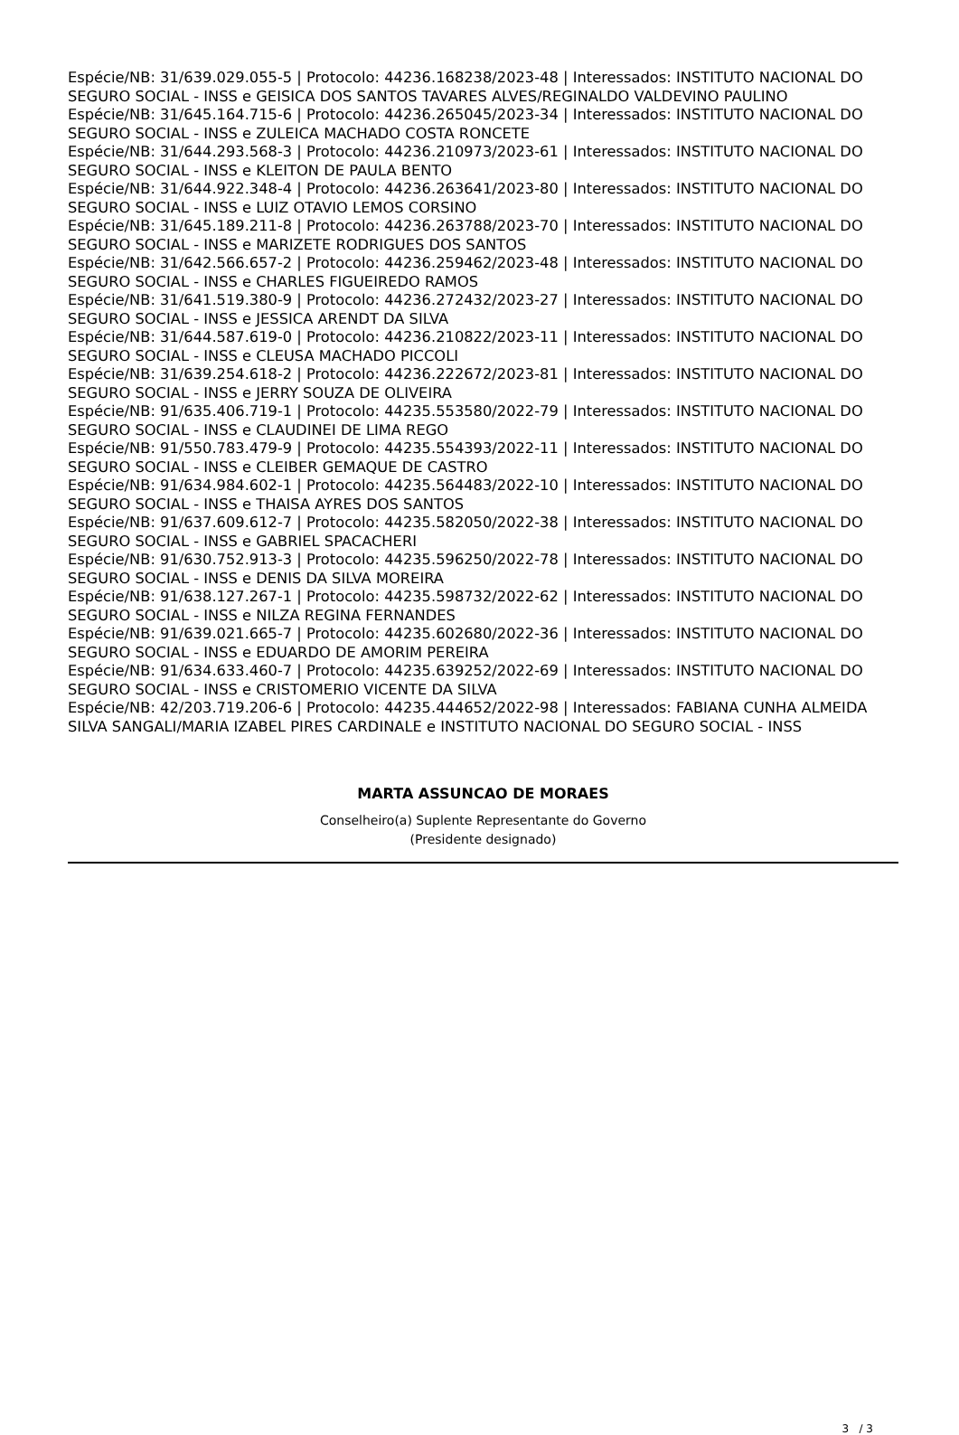Espécie/NB: 31/639.029.055-5 | Protocolo: 44236.168238/2023-48 | Interessados: INSTITUTO NACIONAL DO SEGURO SOCIAL - INSS e GEISICA DOS SANTOS TAVARES ALVES/REGINALDO VALDEVINO PAULINO
Espécie/NB: 31/645.164.715-6 | Protocolo: 44236.265045/2023-34 | Interessados: INSTITUTO NACIONAL DO SEGURO SOCIAL - INSS e ZULEICA MACHADO COSTA RONCETE
Espécie/NB: 31/644.293.568-3 | Protocolo: 44236.210973/2023-61 | Interessados: INSTITUTO NACIONAL DO SEGURO SOCIAL - INSS e KLEITON DE PAULA BENTO
Espécie/NB: 31/644.922.348-4 | Protocolo: 44236.263641/2023-80 | Interessados: INSTITUTO NACIONAL DO SEGURO SOCIAL - INSS e LUIZ OTAVIO LEMOS CORSINO
Espécie/NB: 31/645.189.211-8 | Protocolo: 44236.263788/2023-70 | Interessados: INSTITUTO NACIONAL DO SEGURO SOCIAL - INSS e MARIZETE RODRIGUES DOS SANTOS
Espécie/NB: 31/642.566.657-2 | Protocolo: 44236.259462/2023-48 | Interessados: INSTITUTO NACIONAL DO SEGURO SOCIAL - INSS e CHARLES FIGUEIREDO RAMOS
Espécie/NB: 31/641.519.380-9 | Protocolo: 44236.272432/2023-27 | Interessados: INSTITUTO NACIONAL DO SEGURO SOCIAL - INSS e JESSICA ARENDT DA SILVA
Espécie/NB: 31/644.587.619-0 | Protocolo: 44236.210822/2023-11 | Interessados: INSTITUTO NACIONAL DO SEGURO SOCIAL - INSS e CLEUSA MACHADO PICCOLI
Espécie/NB: 31/639.254.618-2 | Protocolo: 44236.222672/2023-81 | Interessados: INSTITUTO NACIONAL DO SEGURO SOCIAL - INSS e JERRY SOUZA DE OLIVEIRA
Espécie/NB: 91/635.406.719-1 | Protocolo: 44235.553580/2022-79 | Interessados: INSTITUTO NACIONAL DO SEGURO SOCIAL - INSS e CLAUDINEI DE LIMA REGO
Espécie/NB: 91/550.783.479-9 | Protocolo: 44235.554393/2022-11 | Interessados: INSTITUTO NACIONAL DO SEGURO SOCIAL - INSS e CLEIBER GEMAQUE DE CASTRO
Espécie/NB: 91/634.984.602-1 | Protocolo: 44235.564483/2022-10 | Interessados: INSTITUTO NACIONAL DO SEGURO SOCIAL - INSS e THAISA AYRES DOS SANTOS
Espécie/NB: 91/637.609.612-7 | Protocolo: 44235.582050/2022-38 | Interessados: INSTITUTO NACIONAL DO SEGURO SOCIAL - INSS e GABRIEL SPACACHERI
Espécie/NB: 91/630.752.913-3 | Protocolo: 44235.596250/2022-78 | Interessados: INSTITUTO NACIONAL DO SEGURO SOCIAL - INSS e DENIS DA SILVA MOREIRA
Espécie/NB: 91/638.127.267-1 | Protocolo: 44235.598732/2022-62 | Interessados: INSTITUTO NACIONAL DO SEGURO SOCIAL - INSS e NILZA REGINA FERNANDES
Espécie/NB: 91/639.021.665-7 | Protocolo: 44235.602680/2022-36 | Interessados: INSTITUTO NACIONAL DO SEGURO SOCIAL - INSS e EDUARDO DE AMORIM PEREIRA
Espécie/NB: 91/634.633.460-7 | Protocolo: 44235.639252/2022-69 | Interessados: INSTITUTO NACIONAL DO SEGURO SOCIAL - INSS e CRISTOMERIO VICENTE DA SILVA
Espécie/NB: 42/203.719.206-6 | Protocolo: 44235.444652/2022-98 | Interessados: FABIANA CUNHA ALMEIDA SILVA SANGALI/MARIA IZABEL PIRES CARDINALE e INSTITUTO NACIONAL DO SEGURO SOCIAL - INSS
MARTA ASSUNCAO DE MORAES
Conselheiro(a) Suplente Representante do Governo
(Presidente designado)
3 / 3